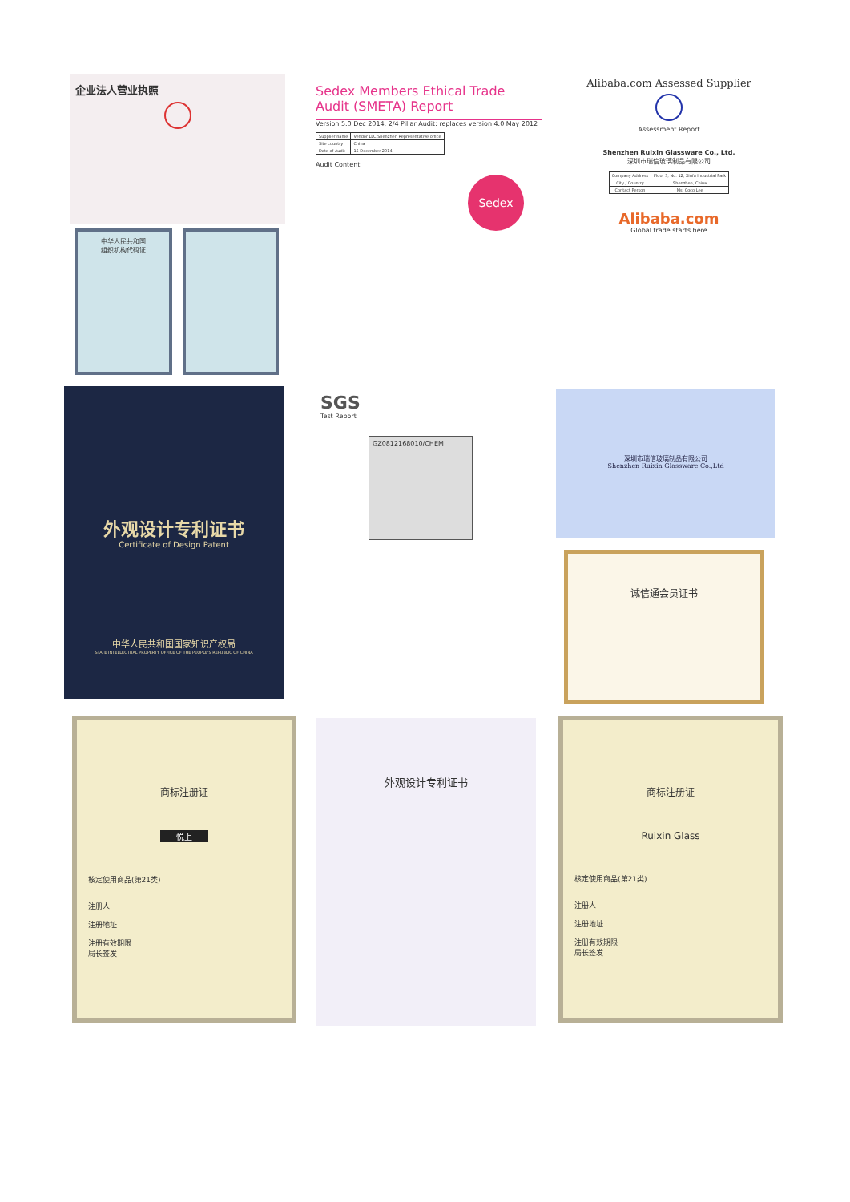企业法人营业执照
中华人民共和国
组织机构代码证
Sedex Members Ethical Trade Audit (SMETA) Report
Version 5.0 Dec 2014, 2/4 Pillar Audit: replaces version 4.0 May 2012
| Supplier name | Vendor LLC Shenzhen Representative office |
| Site country | China |
| Date of Audit | 15 December 2014 |
Audit Content
Sedex
Alibaba.com Assessed Supplier
Assessment Report
Shenzhen Ruixin Glassware Co., Ltd.
深圳市瑞信玻璃制品有限公司
| Company Address | Floor 3, No. 12, Xinfa Industrial Park |
| City / Country | Shenzhen, China |
| Contact Person | Ms. Coco Lee |
Alibaba.com
Global trade starts here
外观设计专利证书
Certificate of Design Patent
中华人民共和国国家知识产权局
STATE INTELLECTUAL PROPERTY OFFICE OF THE PEOPLE'S REPUBLIC OF CHINA
SGS
Test Report
GZ0812168010/CHEM
深圳市瑞信玻璃制品有限公司
Shenzhen Ruixin Glassware Co.,Ltd
诚信通会员证书
商标注册证
悦上
核定使用商品(第21类)
注册人
注册地址
注册有效期限
局长签发
外观设计专利证书
商标注册证
Ruixin Glass
核定使用商品(第21类)
注册人
注册地址
注册有效期限
局长签发